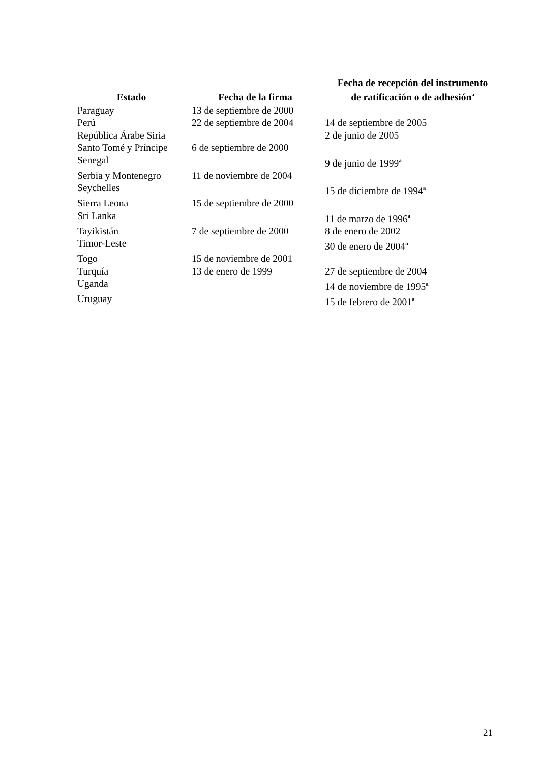| Estado | Fecha de la firma | Fecha de recepción del instrumento de ratificación o de adhesión<sup>a</sup> |
| --- | --- | --- |
| Paraguay | 13 de septiembre de 2000 | |
| Perú | 22 de septiembre de 2004 | 14 de septiembre de 2005 |
| República Árabe Siria | | 2 de junio de 2005 |
| Santo Tomé y Príncipe | 6 de septiembre de 2000 | |
| Senegal | | 9 de junio de 1999<sup>a</sup> |
| Serbia y Montenegro | 11 de noviembre de 2004 | |
| Seychelles | | 15 de diciembre de 1994<sup>a</sup> |
| Sierra Leona | 15 de septiembre de 2000 | |
| Sri Lanka | | 11 de marzo de 1996<sup>a</sup> |
| Tayikistán | 7 de septiembre de 2000 | 8 de enero de 2002 |
| Timor-Leste | | 30 de enero de 2004<sup>a</sup> |
| Togo | 15 de noviembre de 2001 | |
| Turquía | 13 de enero de 1999 | 27 de septiembre de 2004 |
| Uganda | | 14 de noviembre de 1995<sup>a</sup> |
| Uruguay | | 15 de febrero de 2001<sup>a</sup> |
21